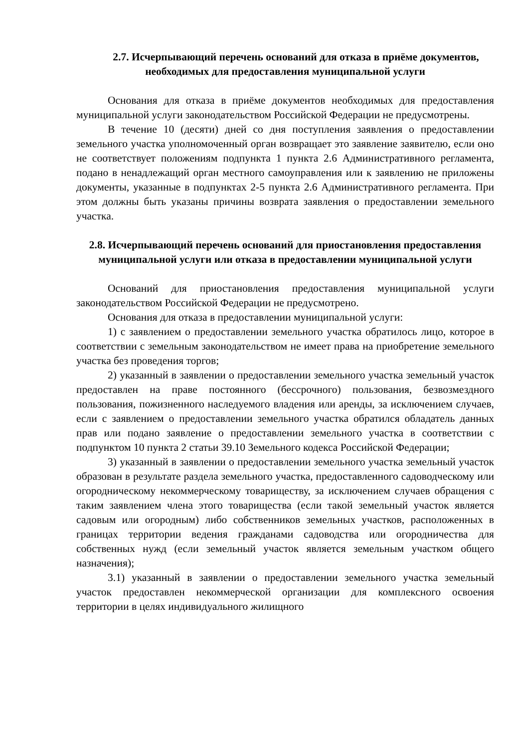2.7. Исчерпывающий перечень оснований для отказа в приёме документов, необходимых для предоставления муниципальной услуги
Основания для отказа в приёме документов необходимых для предоставления муниципальной услуги законодательством Российской Федерации не предусмотрены.
В течение 10 (десяти) дней со дня поступления заявления о предоставлении земельного участка уполномоченный орган возвращает это заявление заявителю, если оно не соответствует положениям подпункта 1 пункта 2.6 Административного регламента, подано в ненадлежащий орган местного самоуправления или к заявлению не приложены документы, указанные в подпунктах 2-5 пункта 2.6 Административного регламента. При этом должны быть указаны причины возврата заявления о предоставлении земельного участка.
2.8. Исчерпывающий перечень оснований для приостановления предоставления муниципальной услуги или отказа в предоставлении муниципальной услуги
Оснований для приостановления предоставления муниципальной услуги законодательством Российской Федерации не предусмотрено.
Основания для отказа в предоставлении муниципальной услуги:
1) с заявлением о предоставлении земельного участка обратилось лицо, которое в соответствии с земельным законодательством не имеет права на приобретение земельного участка без проведения торгов;
2) указанный в заявлении о предоставлении земельного участка земельный участок предоставлен на праве постоянного (бессрочного) пользования, безвозмездного пользования, пожизненного наследуемого владения или аренды, за исключением случаев, если с заявлением о предоставлении земельного участка обратился обладатель данных прав или подано заявление о предоставлении земельного участка в соответствии с подпунктом 10 пункта 2 статьи 39.10 Земельного кодекса Российской Федерации;
3) указанный в заявлении о предоставлении земельного участка земельный участок образован в результате раздела земельного участка, предоставленного садоводческому или огородническому некоммерческому товариществу, за исключением случаев обращения с таким заявлением члена этого товарищества (если такой земельный участок является садовым или огородным) либо собственников земельных участков, расположенных в границах территории ведения гражданами садоводства или огородничества для собственных нужд (если земельный участок является земельным участком общего назначения);
3.1) указанный в заявлении о предоставлении земельного участка земельный участок предоставлен некоммерческой организации для комплексного освоения территории в целях индивидуального жилищного